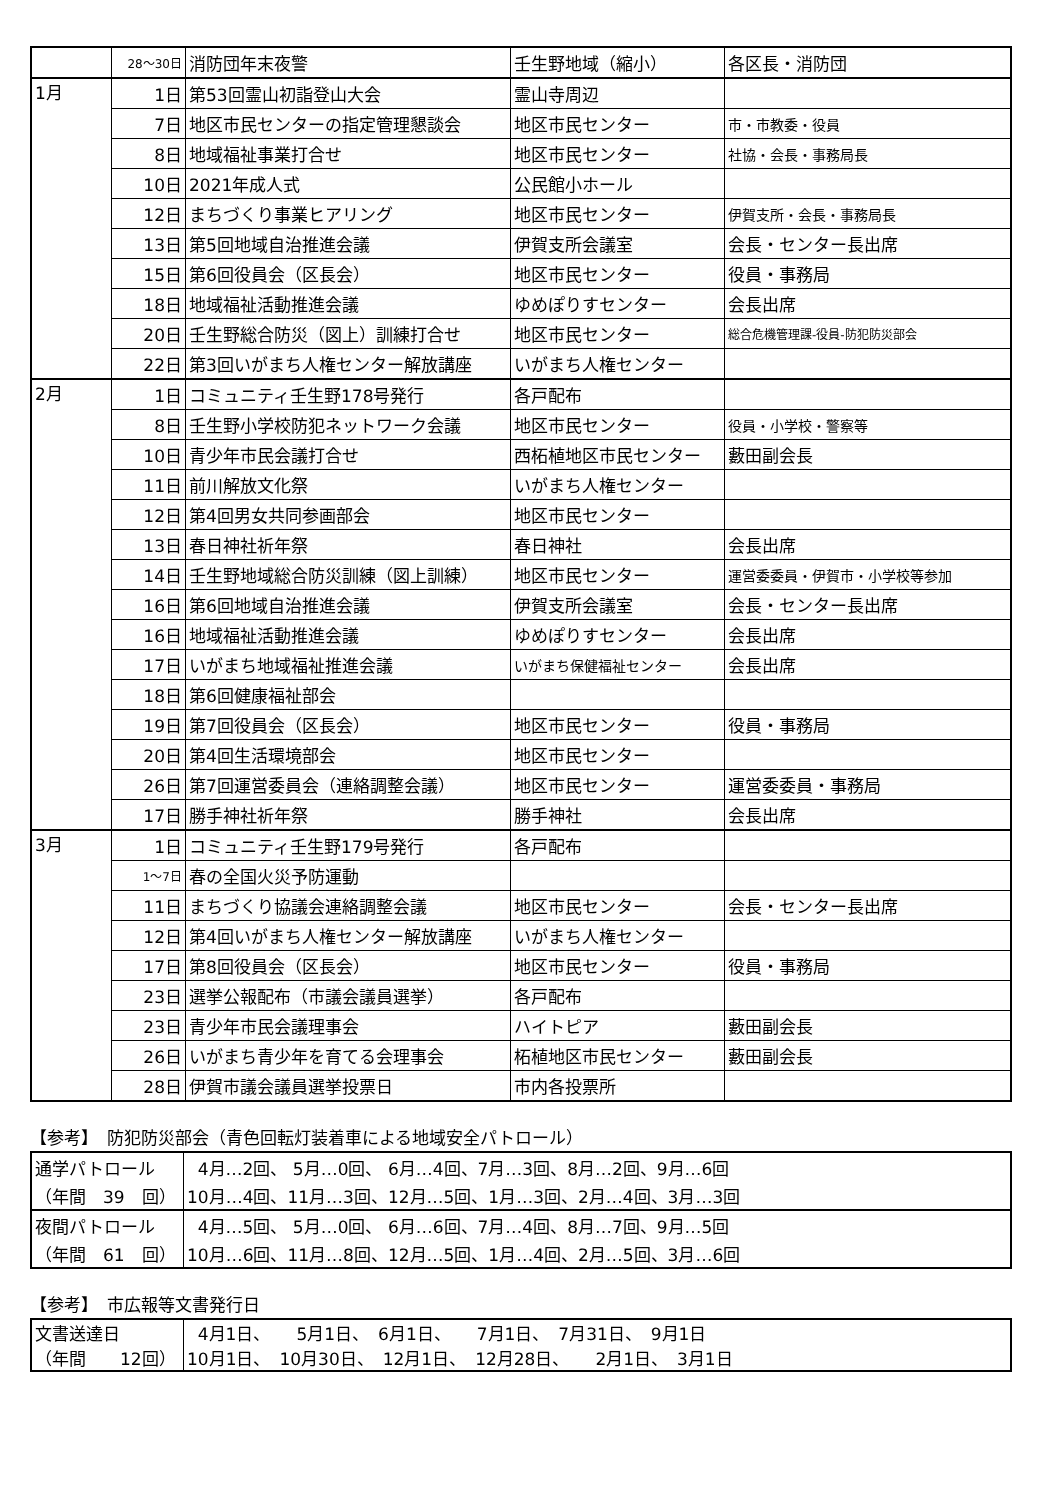| | 28～30日 | 消防団年末夜警 | 壬生野地域（縮小） | 各区長・消防団 |
| 1月 | 1日 | 第53回霊山初詣登山大会 | 霊山寺周辺 | |
| | 7日 | 地区市民センターの指定管理懇談会 | 地区市民センター | 市・市教委・役員 |
| | 8日 | 地域福祉事業打合せ | 地区市民センター | 社協・会長・事務局長 |
| | 10日 | 2021年成人式 | 公民館小ホール | |
| | 12日 | まちづくり事業ヒアリング | 地区市民センター | 伊賀支所・会長・事務局長 |
| | 13日 | 第5回地域自治推進会議 | 伊賀支所会議室 | 会長・センター長出席 |
| | 15日 | 第6回役員会（区長会） | 地区市民センター | 役員・事務局 |
| | 18日 | 地域福祉活動推進会議 | ゆめぽりすセンター | 会長出席 |
| | 20日 | 壬生野総合防災（図上）訓練打合せ | 地区市民センター | 総合危機管理課-役員-防犯防災部会 |
| | 22日 | 第3回いがまち人権センター解放講座 | いがまち人権センター | |
| 2月 | 1日 | コミュニティ壬生野178号発行 | 各戸配布 | |
| | 8日 | 壬生野小学校防犯ネットワーク会議 | 地区市民センター | 役員・小学校・警察等 |
| | 10日 | 青少年市民会議打合せ | 西柘植地区市民センター | 藪田副会長 |
| | 11日 | 前川解放文化祭 | いがまち人権センター | |
| | 12日 | 第4回男女共同参画部会 | 地区市民センター | |
| | 13日 | 春日神社祈年祭 | 春日神社 | 会長出席 |
| | 14日 | 壬生野地域総合防災訓練（図上訓練） | 地区市民センター | 運営委委員・伊賀市・小学校等参加 |
| | 16日 | 第6回地域自治推進会議 | 伊賀支所会議室 | 会長・センター長出席 |
| | 16日 | 地域福祉活動推進会議 | ゆめぽりすセンター | 会長出席 |
| | 17日 | いがまち地域福祉推進会議 | いがまち保健福祉センター | 会長出席 |
| | 18日 | 第6回健康福祉部会 | | |
| | 19日 | 第7回役員会（区長会） | 地区市民センター | 役員・事務局 |
| | 20日 | 第4回生活環境部会 | 地区市民センター | |
| | 26日 | 第7回運営委員会（連絡調整会議） | 地区市民センター | 運営委委員・事務局 |
| | 17日 | 勝手神社祈年祭 | 勝手神社 | 会長出席 |
| 3月 | 1日 | コミュニティ壬生野179号発行 | 各戸配布 | |
| | 1～7日 | 春の全国火災予防運動 | | |
| | 11日 | まちづくり協議会連絡調整会議 | 地区市民センター | 会長・センター長出席 |
| | 12日 | 第4回いがまち人権センター解放講座 | いがまち人権センター | |
| | 17日 | 第8回役員会（区長会） | 地区市民センター | 役員・事務局 |
| | 23日 | 選挙公報配布（市議会議員選挙） | 各戸配布 | |
| | 23日 | 青少年市民会議理事会 | ハイトピア | 藪田副会長 |
| | 26日 | いがまち青少年を育てる会理事会 | 柘植地区市民センター | 藪田副会長 |
| | 28日 | 伊賀市議会議員選挙投票日 | 市内各投票所 | |
【参考】　防犯防災部会（青色回転灯装着車による地域安全パトロール）
| 通学パトロール | 4月…2回、 5月…0回、 6月…4回、7月…3回、8月…2回、9月…6回 |
| （年間 39 回） | 10月…4回、11月…3回、12月…5回、1月…3回、2月…4回、3月…3回 |
| 夜間パトロール | 4月…5回、 5月…0回、 6月…6回、7月…4回、8月…7回、9月…5回 |
| （年間 61 回） | 10月…6回、11月…8回、12月…5回、1月…4回、2月…5回、3月…6回 |
【参考】　市広報等文書発行日
| 文書送達日 | 4月1日、 5月1日、 6月1日、 7月1日、 7月31日、 9月1日 |
| （年間 12回） | 10月1日、 10月30日、 12月1日、 12月28日、 2月1日、 3月1日 |